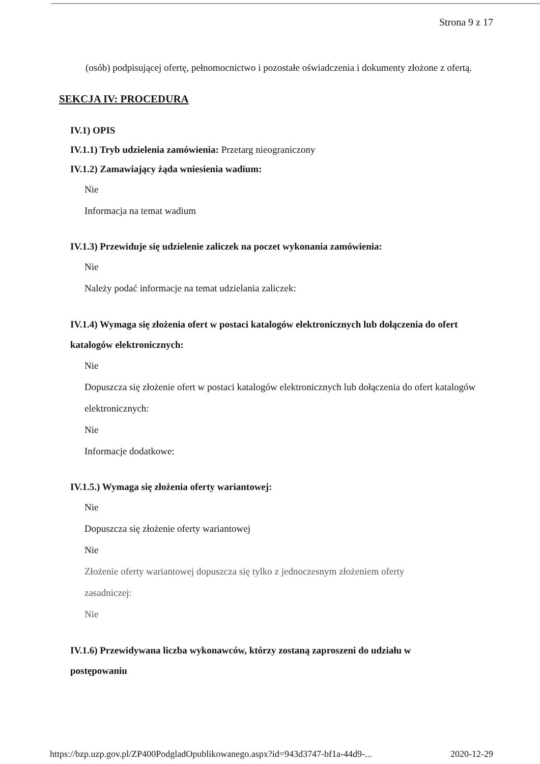Strona 9 z 17
(osób) podpisującej ofertę, pełnomocnictwo i pozostałe oświadczenia i dokumenty złożone z ofertą.
SEKCJA IV: PROCEDURA
IV.1) OPIS
IV.1.1) Tryb udzielenia zamówienia: Przetarg nieograniczony
IV.1.2) Zamawiający żąda wniesienia wadium:
Nie
Informacja na temat wadium
IV.1.3) Przewiduje się udzielenie zaliczek na poczet wykonania zamówienia:
Nie
Należy podać informacje na temat udzielania zaliczek:
IV.1.4) Wymaga się złożenia ofert w postaci katalogów elektronicznych lub dołączenia do ofert katalogów elektronicznych:
Nie
Dopuszcza się złożenie ofert w postaci katalogów elektronicznych lub dołączenia do ofert katalogów elektronicznych:
Nie
Informacje dodatkowe:
IV.1.5.) Wymaga się złożenia oferty wariantowej:
Nie
Dopuszcza się złożenie oferty wariantowej
Nie
Złożenie oferty wariantowej dopuszcza się tylko z jednoczesnym złożeniem oferty zasadniczej:
Nie
IV.1.6) Przewidywana liczba wykonawców, którzy zostaną zaproszeni do udziału w postępowaniu
https://bzp.uzp.gov.pl/ZP400PodgladOpublikowanego.aspx?id=943d3747-bf1a-44d9-... 2020-12-29